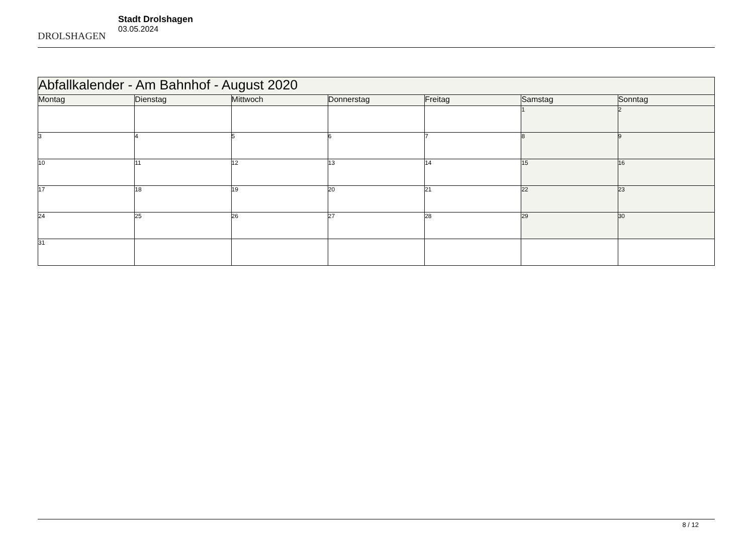DROLSHAGEN
Stadt Drolshagen
03.05.2024
| Abfallkalender - Am Bahnhof - August 2020 | | | | | | |
| --- | --- | --- | --- | --- | --- | --- |
| Montag | Dienstag | Mittwoch | Donnerstag | Freitag | Samstag | Sonntag |
| | | | | | 1 | 2 |
| 3 | 4 | 5 | 6 | 7 | 8 | 9 |
| 10 | 11 | 12 | 13 | 14 | 15 | 16 |
| 17 | 18 | 19 | 20 | 21 | 22 | 23 |
| 24 | 25 | 26 | 27 | 28 | 29 | 30 |
| 31 | | | | | | |
8 / 12